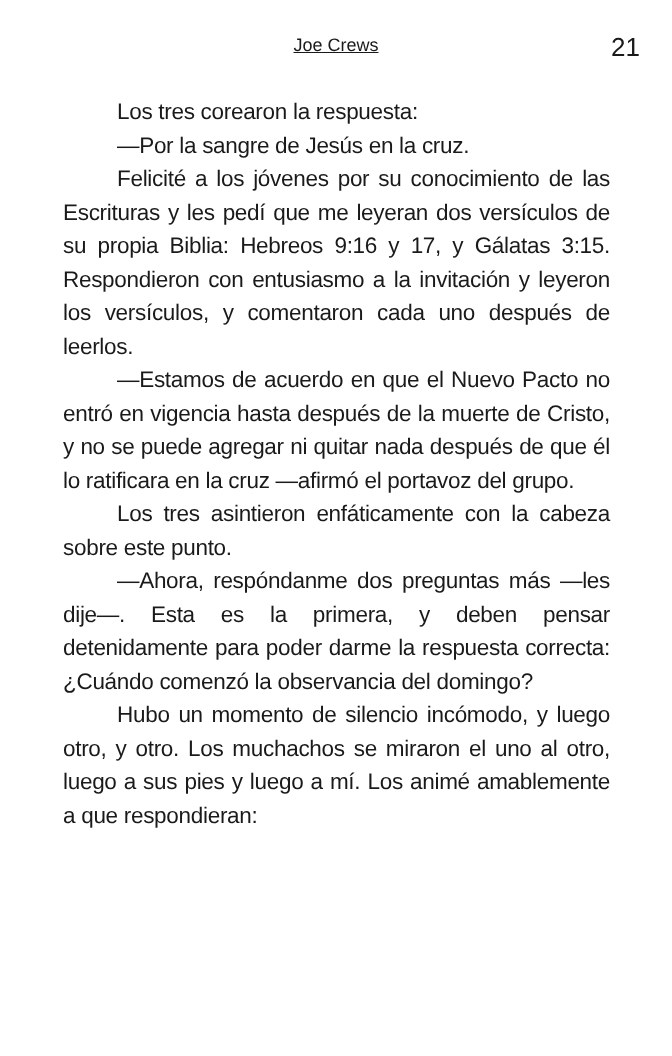Joe Crews 21
Los tres corearon la respuesta:
—Por la sangre de Jesús en la cruz.
Felicité a los jóvenes por su conocimiento de las Escrituras y les pedí que me leyeran dos versículos de su propia Biblia: Hebreos 9:16 y 17, y Gálatas 3:15. Respondieron con entusiasmo a la invitación y leyeron los versículos, y comentaron cada uno después de leerlos.
—Estamos de acuerdo en que el Nuevo Pacto no entró en vigencia hasta después de la muerte de Cristo, y no se puede agregar ni quitar nada después de que él lo ratificara en la cruz —afirmó el portavoz del grupo.
Los tres asintieron enfáticamente con la cabeza sobre este punto.
—Ahora, respóndanme dos preguntas más —les dije—. Esta es la primera, y deben pensar detenidamente para poder darme la respuesta correcta: ¿Cuándo comenzó la observancia del domingo?
Hubo un momento de silencio incómodo, y luego otro, y otro. Los muchachos se miraron el uno al otro, luego a sus pies y luego a mí. Los animé amablemente a que respondieran: